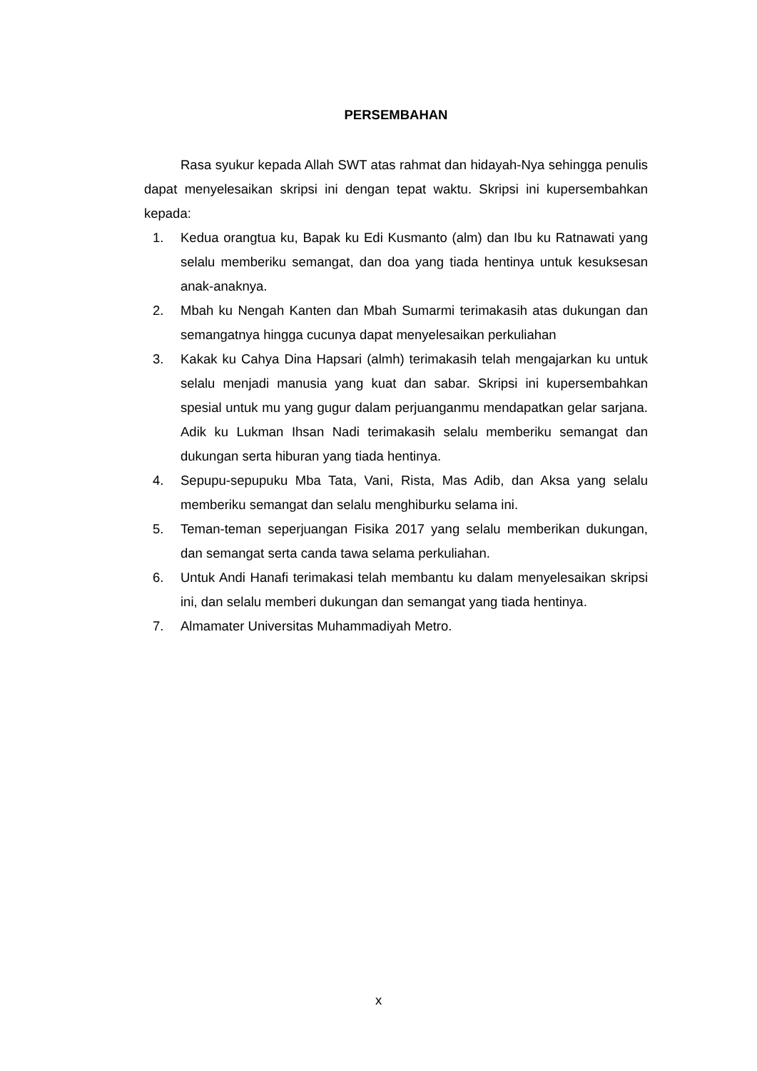PERSEMBAHAN
Rasa syukur kepada Allah SWT atas rahmat dan hidayah-Nya sehingga penulis dapat menyelesaikan skripsi ini dengan tepat waktu. Skripsi ini kupersembahkan kepada:
1. Kedua orangtua ku, Bapak ku Edi Kusmanto (alm) dan Ibu ku Ratnawati yang selalu memberiku semangat, dan doa yang tiada hentinya untuk kesuksesan anak-anaknya.
2. Mbah ku Nengah Kanten dan Mbah Sumarmi terimakasih atas dukungan dan semangatnya hingga cucunya dapat menyelesaikan perkuliahan
3. Kakak ku Cahya Dina Hapsari (almh) terimakasih telah mengajarkan ku untuk selalu menjadi manusia yang kuat dan sabar. Skripsi ini kupersembahkan spesial untuk mu yang gugur dalam perjuanganmu mendapatkan gelar sarjana. Adik ku Lukman Ihsan Nadi terimakasih selalu memberiku semangat dan dukungan serta hiburan yang tiada hentinya.
4. Sepupu-sepupuku Mba Tata, Vani, Rista, Mas Adib, dan Aksa yang selalu memberiku semangat dan selalu menghiburku selama ini.
5. Teman-teman seperjuangan Fisika 2017 yang selalu memberikan dukungan, dan semangat serta canda tawa selama perkuliahan.
6. Untuk Andi Hanafi terimakasi telah membantu ku dalam menyelesaikan skripsi ini, dan selalu memberi dukungan dan semangat yang tiada hentinya.
7. Almamater Universitas Muhammadiyah Metro.
x